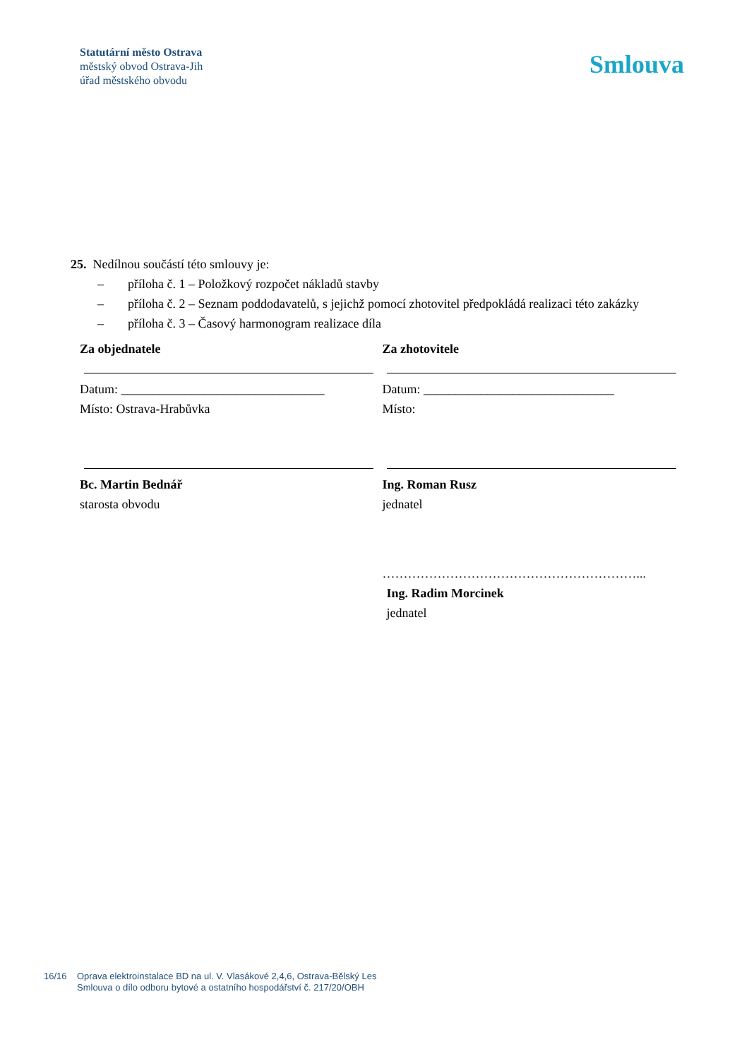Statutární město Ostrava
městský obvod Ostrava-Jih
úřad městského obvodu
Smlouva
25. Nedílnou součástí této smlouvy je:
– příloha č. 1 – Položkový rozpočet nákladů stavby
– příloha č. 2 – Seznam poddodavatelů, s jejichž pomocí zhotovitel předpokládá realizaci této zakázky
– příloha č. 3 – Časový harmonogram realizace díla
Za objednatele
Datum: ________________________________
Místo: Ostrava-Hrabůvka
Bc. Martin Bednář
starosta obvodu
Za zhotovitele
Datum: ______________________________
Místo:
Ing. Roman Rusz
jednatel
……………………………………………………...
Ing. Radim Morcinek
jednatel
16/16 Oprava elektroinstalace BD na ul. V. Vlasákové 2,4,6, Ostrava-Bělský Les
Smlouva o dílo odboru bytové a ostatního hospodářství č. 217/20/OBH